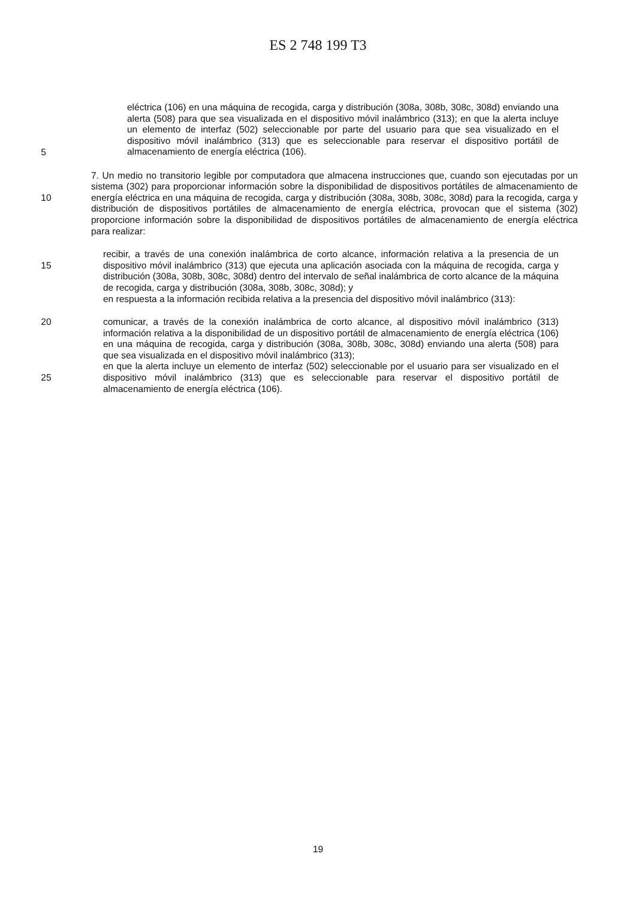ES 2 748 199 T3
eléctrica (106) en una máquina de recogida, carga y distribución (308a, 308b, 308c, 308d) enviando una alerta (508) para que sea visualizada en el dispositivo móvil inalámbrico (313); en que la alerta incluye un elemento de interfaz (502) seleccionable por parte del usuario para que sea visualizado en el dispositivo móvil inalámbrico (313) que es seleccionable para reservar el dispositivo portátil de almacenamiento de energía eléctrica (106).
5
7. Un medio no transitorio legible por computadora que almacena instrucciones que, cuando son ejecutadas por un sistema (302) para proporcionar información sobre la disponibilidad de dispositivos portátiles de almacenamiento de energía eléctrica en una máquina de recogida, carga y distribución (308a, 308b, 308c, 308d) para la recogida, carga y distribución de dispositivos portátiles de almacenamiento de energía eléctrica, provocan que el sistema (302) proporcione información sobre la disponibilidad de dispositivos portátiles de almacenamiento de energía eléctrica para realizar:
10
15
recibir, a través de una conexión inalámbrica de corto alcance, información relativa a la presencia de un dispositivo móvil inalámbrico (313) que ejecuta una aplicación asociada con la máquina de recogida, carga y distribución (308a, 308b, 308c, 308d) dentro del intervalo de señal inalámbrica de corto alcance de la máquina de recogida, carga y distribución (308a, 308b, 308c, 308d); y
en respuesta a la información recibida relativa a la presencia del dispositivo móvil inalámbrico (313):
20 comunicar, a través de la conexión inalámbrica de corto alcance, al dispositivo móvil inalámbrico (313) información relativa a la disponibilidad de un dispositivo portátil de almacenamiento de energía eléctrica (106) en una máquina de recogida, carga y distribución (308a, 308b, 308c, 308d) enviando una alerta (508) para que sea visualizada en el dispositivo móvil inalámbrico (313);
en que la alerta incluye un elemento de interfaz (502) seleccionable por el usuario para ser visualizado en el dispositivo móvil inalámbrico (313) que es seleccionable para reservar el dispositivo portátil de almacenamiento de energía eléctrica (106).
25
19